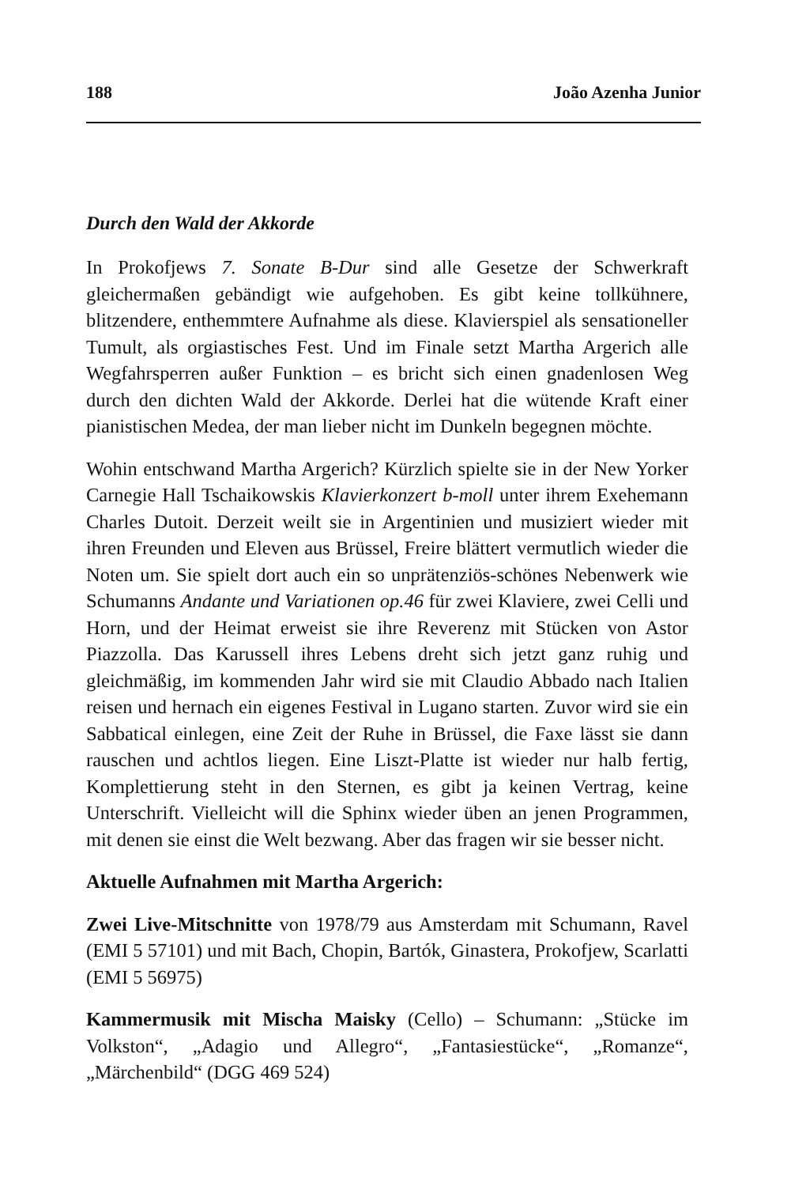188 João Azenha Junior
Durch den Wald der Akkorde
In Prokofjews 7. Sonate B-Dur sind alle Gesetze der Schwerkraft gleichermaßen gebändigt wie aufgehoben. Es gibt keine tollkühnere, blitzendere, enthemmtere Aufnahme als diese. Klavierspiel als sensationeller Tumult, als orgiastisches Fest. Und im Finale setzt Martha Argerich alle Wegfahrsperren außer Funktion – es bricht sich einen gnadenlosen Weg durch den dichten Wald der Akkorde. Derlei hat die wütende Kraft einer pianistischen Medea, der man lieber nicht im Dunkeln begegnen möchte.
Wohin entschwand Martha Argerich? Kürzlich spielte sie in der New Yorker Carnegie Hall Tschaikowskis Klavierkonzert b-moll unter ihrem Exehemann Charles Dutoit. Derzeit weilt sie in Argentinien und musiziert wieder mit ihren Freunden und Eleven aus Brüssel, Freire blättert vermutlich wieder die Noten um. Sie spielt dort auch ein so unprätenziös-schönes Nebenwerk wie Schumanns Andante und Variationen op.46 für zwei Klaviere, zwei Celli und Horn, und der Heimat erweist sie ihre Reverenz mit Stücken von Astor Piazzolla. Das Karussell ihres Lebens dreht sich jetzt ganz ruhig und gleichmäßig, im kommenden Jahr wird sie mit Claudio Abbado nach Italien reisen und hernach ein eigenes Festival in Lugano starten. Zuvor wird sie ein Sabbatical einlegen, eine Zeit der Ruhe in Brüssel, die Faxe lässt sie dann rauschen und achtlos liegen. Eine Liszt-Platte ist wieder nur halb fertig, Komplettierung steht in den Sternen, es gibt ja keinen Vertrag, keine Unterschrift. Vielleicht will die Sphinx wieder üben an jenen Programmen, mit denen sie einst die Welt bezwang. Aber das fragen wir sie besser nicht.
Aktuelle Aufnahmen mit Martha Argerich:
Zwei Live-Mitschnitte von 1978/79 aus Amsterdam mit Schumann, Ravel (EMI 5 57101) und mit Bach, Chopin, Bartók, Ginastera, Prokofjew, Scarlatti (EMI 5 56975)
Kammermusik mit Mischa Maisky (Cello) – Schumann: „Stücke im Volkston“, „Adagio und Allegro“, „Fantasiestücke“, „Romanze“, „Märchenbild“ (DGG 469 524)